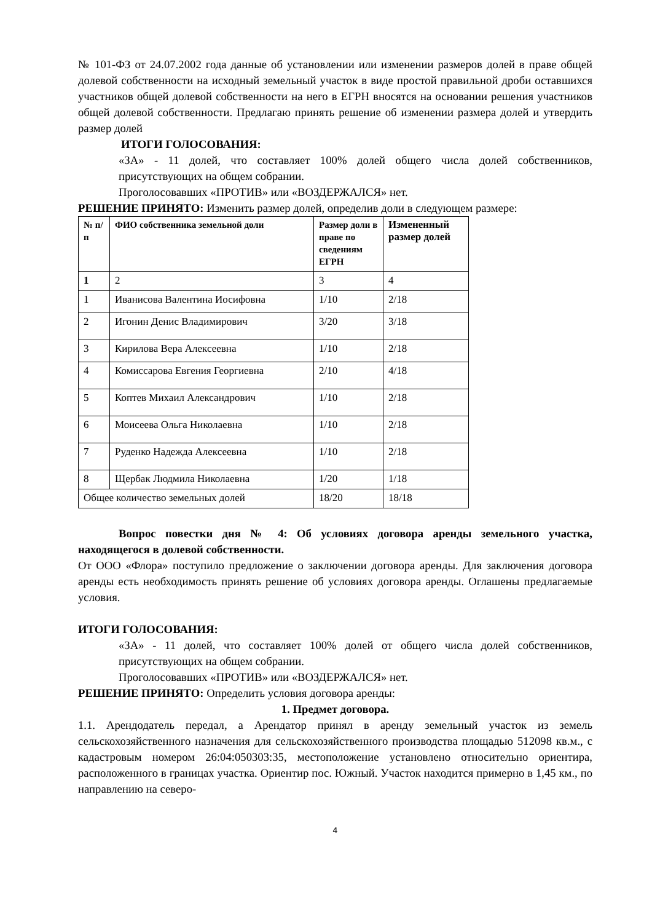№ 101-ФЗ от 24.07.2002 года данные об установлении или изменении размеров долей в праве общей долевой собственности на исходный земельный участок в виде простой правильной дроби оставшихся участников общей долевой собственности на него в ЕГРН вносятся на основании решения участников общей долевой собственности. Предлагаю принять решение об изменении размера долей и утвердить размер долей
ИТОГИ ГОЛОСОВАНИЯ:
«ЗА» - 11 долей, что составляет 100% долей общего числа долей собственников, присутствующих на общем собрании.
Проголосовавших «ПРОТИВ» или «ВОЗДЕРЖАЛСЯ» нет.
РЕШЕНИЕ ПРИНЯТО: Изменить размер долей, определив доли в следующем размере:
| № п/п | ФИО собственника земельной доли | Размер доли в праве по сведениям ЕГРН | Измененный размер долей |
| --- | --- | --- | --- |
| 1 | 2 | 3 | 4 |
| 1 | Иванисова Валентина Иосифовна | 1/10 | 2/18 |
| 2 | Игонин Денис Владимирович | 3/20 | 3/18 |
| 3 | Кирилова Вера Алексеевна | 1/10 | 2/18 |
| 4 | Комиссарова Евгения Георгиевна | 2/10 | 4/18 |
| 5 | Коптев Михаил Александрович | 1/10 | 2/18 |
| 6 | Моисеева Ольга Николаевна | 1/10 | 2/18 |
| 7 | Руденко Надежда Алексеевна | 1/10 | 2/18 |
| 8 | Щербак Людмила Николаевна | 1/20 | 1/18 |
| Общее количество земельных долей | | 18/20 | 18/18 |
Вопрос повестки дня № 4: Об условиях договора аренды земельного участка, находящегося в долевой собственности.
От ООО «Флора» поступило предложение о заключении договора аренды. Для заключения договора аренды есть необходимость принять решение об условиях договора аренды. Оглашены предлагаемые условия.
ИТОГИ ГОЛОСОВАНИЯ:
«ЗА» - 11 долей, что составляет 100% долей от общего числа долей собственников, присутствующих на общем собрании.
Проголосовавших «ПРОТИВ» или «ВОЗДЕРЖАЛСЯ» нет.
РЕШЕНИЕ ПРИНЯТО: Определить условия договора аренды:
1. Предмет договора.
1.1. Арендодатель передал, а Арендатор принял в аренду земельный участок из земель сельскохозяйственного назначения для сельскохозяйственного производства площадью 512098 кв.м., с кадастровым номером 26:04:050303:35, местоположение установлено относительно ориентира, расположенного в границах участка. Ориентир пос. Южный. Участок находится примерно в 1,45 км., по направлению на северо-
4